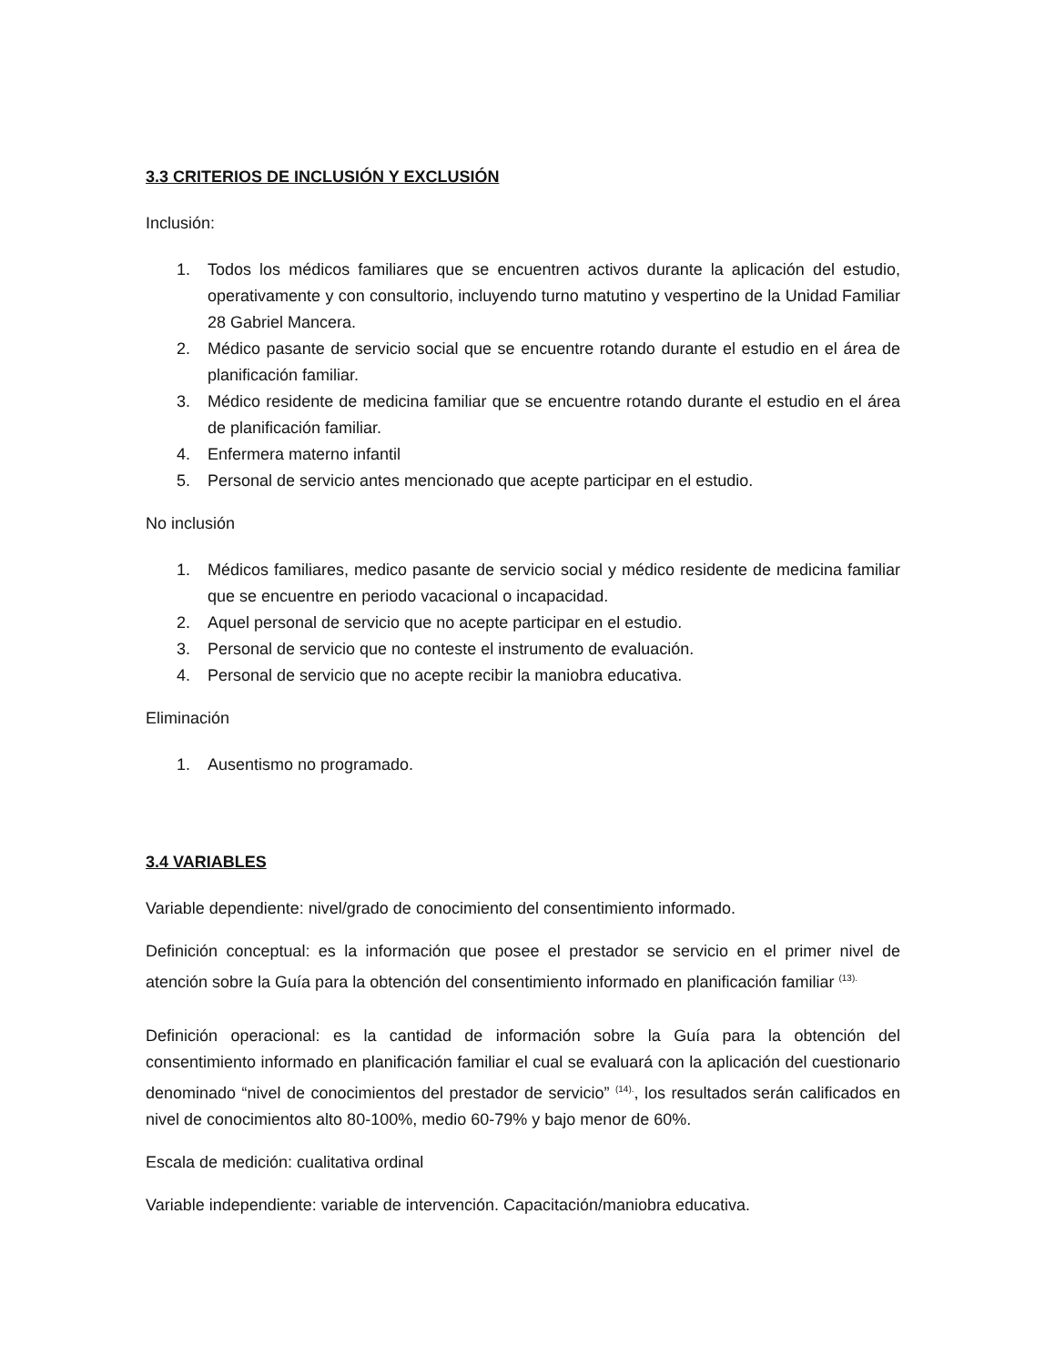3.3 CRITERIOS DE INCLUSIÓN Y EXCLUSIÓN
Inclusión:
1. Todos los médicos familiares que se encuentren activos durante la aplicación del estudio, operativamente y con consultorio, incluyendo turno matutino y vespertino de la Unidad Familiar 28 Gabriel Mancera.
2. Médico pasante de servicio social que se encuentre rotando durante el estudio en el área de planificación familiar.
3. Médico residente de medicina familiar que se encuentre rotando durante el estudio en el área de planificación familiar.
4. Enfermera materno infantil
5. Personal de servicio antes mencionado que acepte participar en el estudio.
No inclusión
1. Médicos familiares, medico pasante de servicio social y médico residente de medicina familiar que se encuentre en periodo vacacional o incapacidad.
2. Aquel personal de servicio que no acepte participar en el estudio.
3. Personal de servicio que no conteste el instrumento de evaluación.
4. Personal de servicio que no acepte recibir la maniobra educativa.
Eliminación
1. Ausentismo no programado.
3.4 VARIABLES
Variable dependiente: nivel/grado de conocimiento del consentimiento informado.
Definición conceptual: es la información que posee el prestador se servicio en el primer nivel de atención sobre la Guía para la obtención del consentimiento informado en planificación familiar <sup>(13).</sup>
Definición operacional: es la cantidad de información sobre la Guía para la obtención del consentimiento informado en planificación familiar el cual se evaluará con la aplicación del cuestionario denominado “nivel de conocimientos del prestador de servicio” <sup>(14).</sup>, los resultados serán calificados en nivel de conocimientos alto 80-100%, medio 60-79% y bajo menor de 60%.
Escala de medición: cualitativa ordinal
Variable independiente: variable de intervención. Capacitación/maniobra educativa.